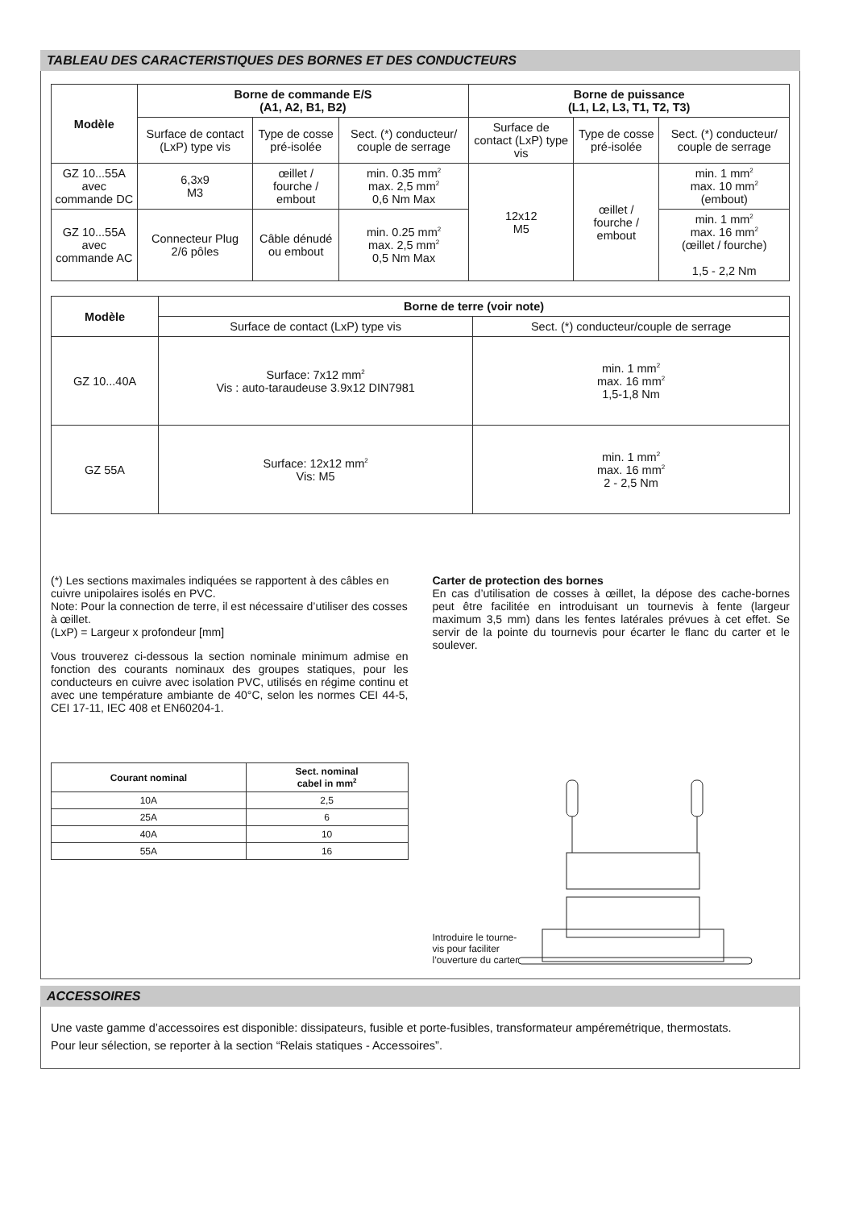TABLEAU DES CARACTERISTIQUES DES BORNES ET DES CONDUCTEURS
| Modèle | Borne de commande E/S (A1, A2, B1, B2) | | | Borne de puissance (L1, L2, L3, T1, T2, T3) | | |
| --- | --- | --- | --- | --- | --- | --- |
| | Surface de contact (LxP) type vis | Type de cosse pré-isolée | Sect. (*) conducteur/ couple de serrage | Surface de contact (LxP) type vis | Type de cosse pré-isolée | Sect. (*) conducteur/ couple de serrage |
| GZ 10...55A avec commande DC | 6,3x9 M3 | œillet / fourche / embout | min. 0.35 mm<sup>2</sup> max. 2,5 mm<sup>2</sup> 0,6 Nm Max | 12x12 M5 | œillet / fourche / embout | min. 1 mm<sup>2</sup> max. 10 mm<sup>2</sup> (embout) |
| GZ 10...55A avec commande AC | Connecteur Plug 2/6 pôles | Câble dénudé ou embout | min. 0.25 mm<sup>2</sup> max. 2,5 mm<sup>2</sup> 0,5 Nm Max | | | min. 1 mm<sup>2</sup> max. 16 mm<sup>2</sup> (œillet / fourche) 1,5 - 2,2 Nm |
| Modèle | Borne de terre (voir note) | |
| --- | --- | --- |
| | Surface de contact (LxP) type vis | Sect. (*) conducteur/couple de serrage |
| GZ 10...40A | Surface: 7x12 mm<sup>2</sup> Vis : auto-taraudeuse 3.9x12 DIN7981 | min. 1 mm<sup>2</sup> max. 16 mm<sup>2</sup> 1,5-1,8 Nm |
| GZ 55A | Surface: 12x12 mm<sup>2</sup> Vis: M5 | min. 1 mm<sup>2</sup> max. 16 mm<sup>2</sup> 2 - 2,5 Nm |
(*) Les sections maximales indiquées se rapportent à des câbles en cuivre unipolaires isolés en PVC.
Note: Pour la connection de terre, il est nécessaire d’utiliser des cosses à œillet.
(LxP) = Largeur x profondeur [mm]
Vous trouverez ci-dessous la section nominale minimum admise en fonction des courants nominaux des groupes statiques, pour les conducteurs en cuivre avec isolation PVC, utilisés en régime continu et avec une température ambiante de 40°C, selon les normes CEI 44-5, CEI 17-11, IEC 408 et EN60204-1.
| Courant nominal | Sect. nominal cabel in mm<sup>2</sup> |
| --- | --- |
| 10A | 2,5 |
| 25A | 6 |
| 40A | 10 |
| 55A | 16 |
Carter de protection des bornes
En cas d’utilisation de cosses à œillet, la dépose des cache-bornes peut être facilitée en introduisant un tournevis à fente (largeur maximum 3,5 mm) dans les fentes latérales prévues à cet effet. Se servir de la pointe du tournevis pour écarter le flanc du carter et le soulever.
Introduire le tourne-
vis pour faciliter
l’ouverture du carter
ACCESSOIRES
Une vaste gamme d’accessoires est disponible: dissipateurs, fusible et porte-fusibles, transformateur ampéremétrique, thermostats.
Pour leur sélection, se reporter à la section “Relais statiques - Accessoires”.